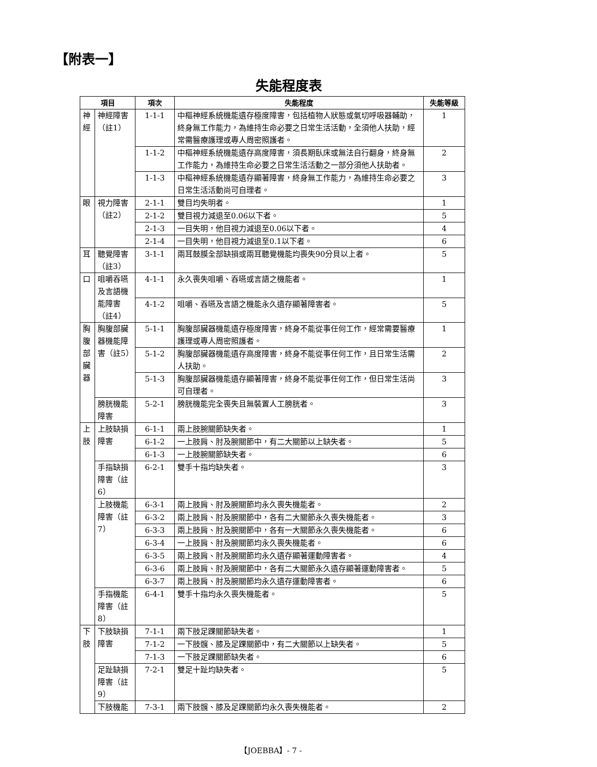【附表一】
失能程度表
| 項目 | | 項次 | 失能程度 | 失能等級 |
| --- | --- | --- | --- | --- |
| 神經 | 神經障害（註1） | 1-1-1 | 中樞神經系統機能遺存極度障害，包括植物人狀態或氣切呼吸器輔助，終身無工作能力，為維持生命必要之日常生活活動，全須他人扶助，經常需醫療護理或專人周密照護者。 | 1 |
| | | 1-1-2 | 中樞神經系統機能遺存高度障害，須長期臥床或無法自行翻身，終身無工作能力，為維持生命必要之日常生活活動之一部分須他人扶助者。 | 2 |
| | | 1-1-3 | 中樞神經系統機能遺存顯著障害，終身無工作能力，為維持生命必要之日常生活活動尚可自理者。 | 3 |
| 眼 | 視力障害（註2） | 2-1-1 | 雙目均失明者。 | 1 |
| | | 2-1-2 | 雙目視力減退至0.06以下者。 | 5 |
| | | 2-1-3 | 一目失明，他目視力減退至0.06以下者。 | 4 |
| | | 2-1-4 | 一目失明，他目視力減退至0.1以下者。 | 6 |
| 耳 | 聽覺障害（註3） | 3-1-1 | 兩耳鼓膜全部缺損或兩耳聽覺機能均喪失90分貝以上者。 | 5 |
| 口 | 咀嚼吞嚥及言語機能障害（註4） | 4-1-1 | 永久喪失咀嚼、吞嚥或言語之機能者。 | 1 |
| | | 4-1-2 | 咀嚼、吞嚥及言語之機能永久遺存顯著障害者。 | 5 |
| 胸腹部臟器 | 胸腹部臟器機能障害（註5） | 5-1-1 | 胸腹部臟器機能遺存極度障害，終身不能從事任何工作，經常需要醫療護理或專人周密照護者。 | 1 |
| | | 5-1-2 | 胸腹部臟器機能遺存高度障害，終身不能從事任何工作，且日常生活需人扶助。 | 2 |
| | | 5-1-3 | 胸腹部臟器機能遺存顯著障害，終身不能從事任何工作，但日常生活尚可自理者。 | 3 |
| | 膀胱機能障害 | 5-2-1 | 膀胱機能完全喪失且無裝置人工膀胱者。 | 3 |
| 上肢 | 上肢缺損障害 | 6-1-1 | 兩上肢腕關節缺失者。 | 1 |
| | | 6-1-2 | 一上肢肩、肘及腕關節中，有二大關節以上缺失者。 | 5 |
| | | 6-1-3 | 一上肢腕關節缺失者。 | 6 |
| | 手指缺損障害（註6） | 6-2-1 | 雙手十指均缺失者。 | 3 |
| | 上肢機能障害（註7） | 6-3-1 | 兩上肢肩、肘及腕關節均永久喪失機能者。 | 2 |
| | | 6-3-2 | 兩上肢肩、肘及腕關節中，各有二大關節永久喪失機能者。 | 3 |
| | | 6-3-3 | 兩上肢肩、肘及腕關節中，各有一大關節永久喪失機能者。 | 6 |
| | | 6-3-4 | 一上肢肩、肘及腕關節均永久喪失機能者。 | 6 |
| | | 6-3-5 | 兩上肢肩、肘及腕關節均永久遺存顯著運動障害者。 | 4 |
| | | 6-3-6 | 兩上肢肩、肘及腕關節中，各有二大關節永久遺存顯著運動障害者。 | 5 |
| | | 6-3-7 | 兩上肢肩、肘及腕關節均永久遺存運動障害者。 | 6 |
| | 手指機能障害（註8） | 6-4-1 | 雙手十指均永久喪失機能者。 | 5 |
| 下肢 | 下肢缺損障害 | 7-1-1 | 兩下肢足踝關節缺失者。 | 1 |
| | | 7-1-2 | 一下肢髖、膝及足踝關節中，有二大關節以上缺失者。 | 5 |
| | | 7-1-3 | 一下肢足踝關節缺失者。 | 6 |
| | 足趾缺損障害（註9） | 7-2-1 | 雙足十趾均缺失者。 | 5 |
| | 下肢機能 | 7-3-1 | 兩下肢髖、膝及足踝關節均永久喪失機能者。 | 2 |
【JOEBBA】- 7 -